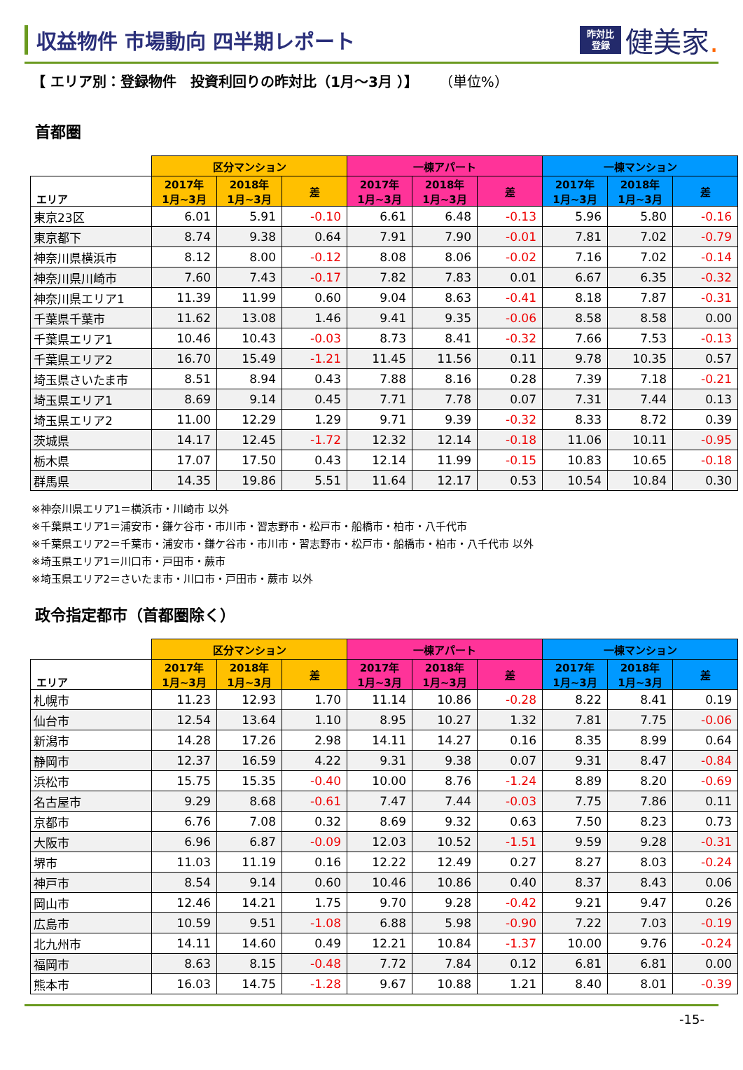収益物件 市場動向 四半期レポート
昨対比
登録
健美家.
【 エリア別：登録物件　投資利回りの昨対比（1月～3月 ）】 （単位%）
首都圏
| | 区分マンション | | | 一棟アパート | | | 一棟マンション | | |
| --- | --- | --- | --- | --- | --- | --- | --- | --- | --- |
| エリア | 2017年 1月~3月 | 2018年 1月~3月 | 差 | 2017年 1月~3月 | 2018年 1月~3月 | 差 | 2017年 1月~3月 | 2018年 1月~3月 | 差 |
| 東京23区 | 6.01 | 5.91 | -0.10 | 6.61 | 6.48 | -0.13 | 5.96 | 5.80 | -0.16 |
| 東京都下 | 8.74 | 9.38 | 0.64 | 7.91 | 7.90 | -0.01 | 7.81 | 7.02 | -0.79 |
| 神奈川県横浜市 | 8.12 | 8.00 | -0.12 | 8.08 | 8.06 | -0.02 | 7.16 | 7.02 | -0.14 |
| 神奈川県川崎市 | 7.60 | 7.43 | -0.17 | 7.82 | 7.83 | 0.01 | 6.67 | 6.35 | -0.32 |
| 神奈川県エリア1 | 11.39 | 11.99 | 0.60 | 9.04 | 8.63 | -0.41 | 8.18 | 7.87 | -0.31 |
| 千葉県千葉市 | 11.62 | 13.08 | 1.46 | 9.41 | 9.35 | -0.06 | 8.58 | 8.58 | 0.00 |
| 千葉県エリア1 | 10.46 | 10.43 | -0.03 | 8.73 | 8.41 | -0.32 | 7.66 | 7.53 | -0.13 |
| 千葉県エリア2 | 16.70 | 15.49 | -1.21 | 11.45 | 11.56 | 0.11 | 9.78 | 10.35 | 0.57 |
| 埼玉県さいたま市 | 8.51 | 8.94 | 0.43 | 7.88 | 8.16 | 0.28 | 7.39 | 7.18 | -0.21 |
| 埼玉県エリア1 | 8.69 | 9.14 | 0.45 | 7.71 | 7.78 | 0.07 | 7.31 | 7.44 | 0.13 |
| 埼玉県エリア2 | 11.00 | 12.29 | 1.29 | 9.71 | 9.39 | -0.32 | 8.33 | 8.72 | 0.39 |
| 茨城県 | 14.17 | 12.45 | -1.72 | 12.32 | 12.14 | -0.18 | 11.06 | 10.11 | -0.95 |
| 栃木県 | 17.07 | 17.50 | 0.43 | 12.14 | 11.99 | -0.15 | 10.83 | 10.65 | -0.18 |
| 群馬県 | 14.35 | 19.86 | 5.51 | 11.64 | 12.17 | 0.53 | 10.54 | 10.84 | 0.30 |
※神奈川県エリア1＝横浜市・川崎市 以外
※千葉県エリア1＝浦安市・鎌ケ谷市・市川市・習志野市・松戸市・船橋市・柏市・八千代市
※千葉県エリア2＝千葉市・浦安市・鎌ケ谷市・市川市・習志野市・松戸市・船橋市・柏市・八千代市 以外
※埼玉県エリア1＝川口市・戸田市・蕨市
※埼玉県エリア2＝さいたま市・川口市・戸田市・蕨市 以外
政令指定都市（首都圏除く）
| | 区分マンション | | | 一棟アパート | | | 一棟マンション | | |
| --- | --- | --- | --- | --- | --- | --- | --- | --- | --- |
| エリア | 2017年 1月~3月 | 2018年 1月~3月 | 差 | 2017年 1月~3月 | 2018年 1月~3月 | 差 | 2017年 1月~3月 | 2018年 1月~3月 | 差 |
| 札幌市 | 11.23 | 12.93 | 1.70 | 11.14 | 10.86 | -0.28 | 8.22 | 8.41 | 0.19 |
| 仙台市 | 12.54 | 13.64 | 1.10 | 8.95 | 10.27 | 1.32 | 7.81 | 7.75 | -0.06 |
| 新潟市 | 14.28 | 17.26 | 2.98 | 14.11 | 14.27 | 0.16 | 8.35 | 8.99 | 0.64 |
| 静岡市 | 12.37 | 16.59 | 4.22 | 9.31 | 9.38 | 0.07 | 9.31 | 8.47 | -0.84 |
| 浜松市 | 15.75 | 15.35 | -0.40 | 10.00 | 8.76 | -1.24 | 8.89 | 8.20 | -0.69 |
| 名古屋市 | 9.29 | 8.68 | -0.61 | 7.47 | 7.44 | -0.03 | 7.75 | 7.86 | 0.11 |
| 京都市 | 6.76 | 7.08 | 0.32 | 8.69 | 9.32 | 0.63 | 7.50 | 8.23 | 0.73 |
| 大阪市 | 6.96 | 6.87 | -0.09 | 12.03 | 10.52 | -1.51 | 9.59 | 9.28 | -0.31 |
| 堺市 | 11.03 | 11.19 | 0.16 | 12.22 | 12.49 | 0.27 | 8.27 | 8.03 | -0.24 |
| 神戸市 | 8.54 | 9.14 | 0.60 | 10.46 | 10.86 | 0.40 | 8.37 | 8.43 | 0.06 |
| 岡山市 | 12.46 | 14.21 | 1.75 | 9.70 | 9.28 | -0.42 | 9.21 | 9.47 | 0.26 |
| 広島市 | 10.59 | 9.51 | -1.08 | 6.88 | 5.98 | -0.90 | 7.22 | 7.03 | -0.19 |
| 北九州市 | 14.11 | 14.60 | 0.49 | 12.21 | 10.84 | -1.37 | 10.00 | 9.76 | -0.24 |
| 福岡市 | 8.63 | 8.15 | -0.48 | 7.72 | 7.84 | 0.12 | 6.81 | 6.81 | 0.00 |
| 熊本市 | 16.03 | 14.75 | -1.28 | 9.67 | 10.88 | 1.21 | 8.40 | 8.01 | -0.39 |
-15-